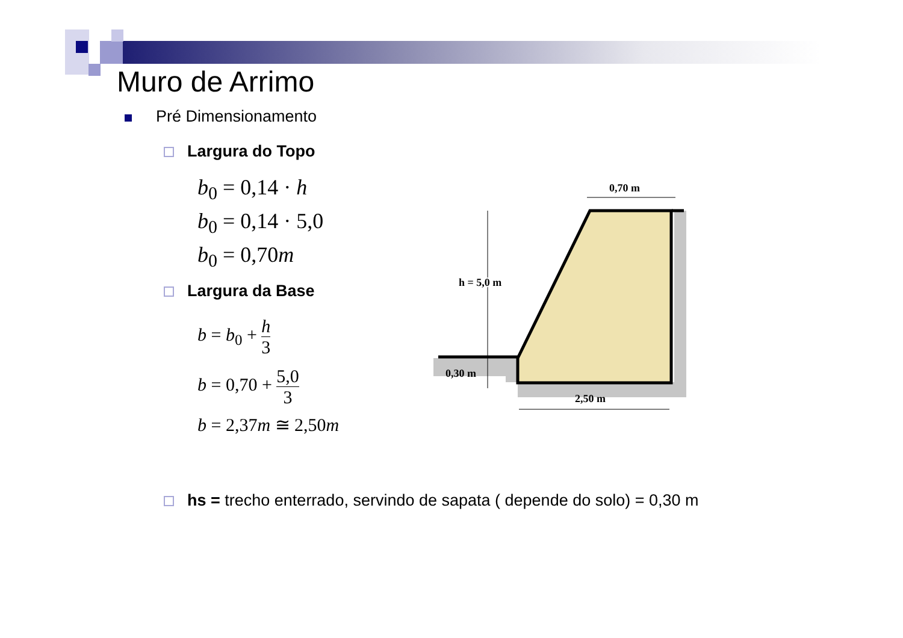Muro de Arrimo
Pré Dimensionamento
Largura do Topo
b<sub>0</sub> = 0,14 · h
b<sub>0</sub> = 0,14 · 5,0
b<sub>0</sub> = 0,70m
Largura da Base
b = b<sub>0</sub> +
h
3
b = 0,70 +
5,0
3
b = 2,37m ≅ 2,50m
hs = trecho enterrado, servindo de sapata ( depende do solo) = 0,30 m
0,70 m
h = 5,0 m
0,30 m
2,50 m